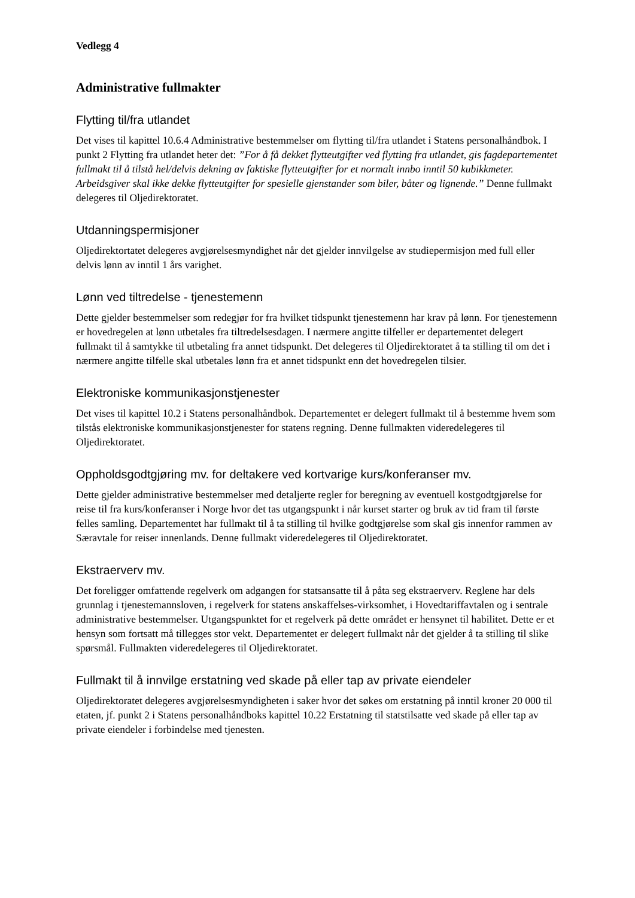Vedlegg 4
Administrative fullmakter
Flytting til/fra utlandet
Det vises til kapittel 10.6.4 Administrative bestemmelser om flytting til/fra utlandet i Statens personalhåndbok. I punkt 2 Flytting fra utlandet heter det: ”For å få dekket flytteutgifter ved flytting fra utlandet, gis fagdepartementet fullmakt til å tilstå hel/delvis dekning av faktiske flytteutgifter for et normalt innbo inntil 50 kubikkmeter. Arbeidsgiver skal ikke dekke flytteutgifter for spesielle gjenstander som biler, båter og lignende.” Denne fullmakt delegeres til Oljedirektoratet.
Utdanningspermisjoner
Oljedirektortatet delegeres avgjørelsesmyndighet når det gjelder innvilgelse av studiepermisjon med full eller delvis lønn av inntil 1 års varighet.
Lønn ved tiltredelse - tjenestemenn
Dette gjelder bestemmelser som redegjør for fra hvilket tidspunkt tjenestemenn har krav på lønn. For tjenestemenn er hovedregelen at lønn utbetales fra tiltredelsesdagen. I nærmere angitte tilfeller er departementet delegert fullmakt til å samtykke til utbetaling fra annet tidspunkt. Det delegeres til Oljedirektoratet å ta stilling til om det i nærmere angitte tilfelle skal utbetales lønn fra et annet tidspunkt enn det hovedregelen tilsier.
Elektroniske kommunikasjonstjenester
Det vises til kapittel 10.2 i Statens personalhåndbok. Departementet er delegert fullmakt til å bestemme hvem som tilstås elektroniske kommunikasjonstjenester for statens regning. Denne fullmakten videredelegeres til Oljedirektoratet.
Oppholdsgodtgjøring mv. for deltakere ved kortvarige kurs/konferanser mv.
Dette gjelder administrative bestemmelser med detaljerte regler for beregning av eventuell kostgodtgjørelse for reise til fra kurs/konferanser i Norge hvor det tas utgangspunkt i når kurset starter og bruk av tid fram til første felles samling. Departementet har fullmakt til å ta stilling til hvilke godtgjørelse som skal gis innenfor rammen av Særavtale for reiser innenlands. Denne fullmakt videredelegeres til Oljedirektoratet.
Ekstraerverv mv.
Det foreligger omfattende regelverk om adgangen for statsansatte til å påta seg ekstraerverv. Reglene har dels grunnlag i tjenestemannsloven, i regelverk for statens anskaffelses-virksomhet, i Hovedtariffavtalen og i sentrale administrative bestemmelser. Utgangspunktet for et regelverk på dette området er hensynet til habilitet. Dette er et hensyn som fortsatt må tillegges stor vekt. Departementet er delegert fullmakt når det gjelder å ta stilling til slike spørsmål. Fullmakten videredelegeres til Oljedirektoratet.
Fullmakt til å innvilge erstatning ved skade på eller tap av private eiendeler
Oljedirektoratet delegeres avgjørelsesmyndigheten i saker hvor det søkes om erstatning på inntil kroner 20 000 til etaten, jf. punkt 2 i Statens personalhåndboks kapittel 10.22 Erstatning til statstilsatte ved skade på eller tap av private eiendeler i forbindelse med tjenesten.